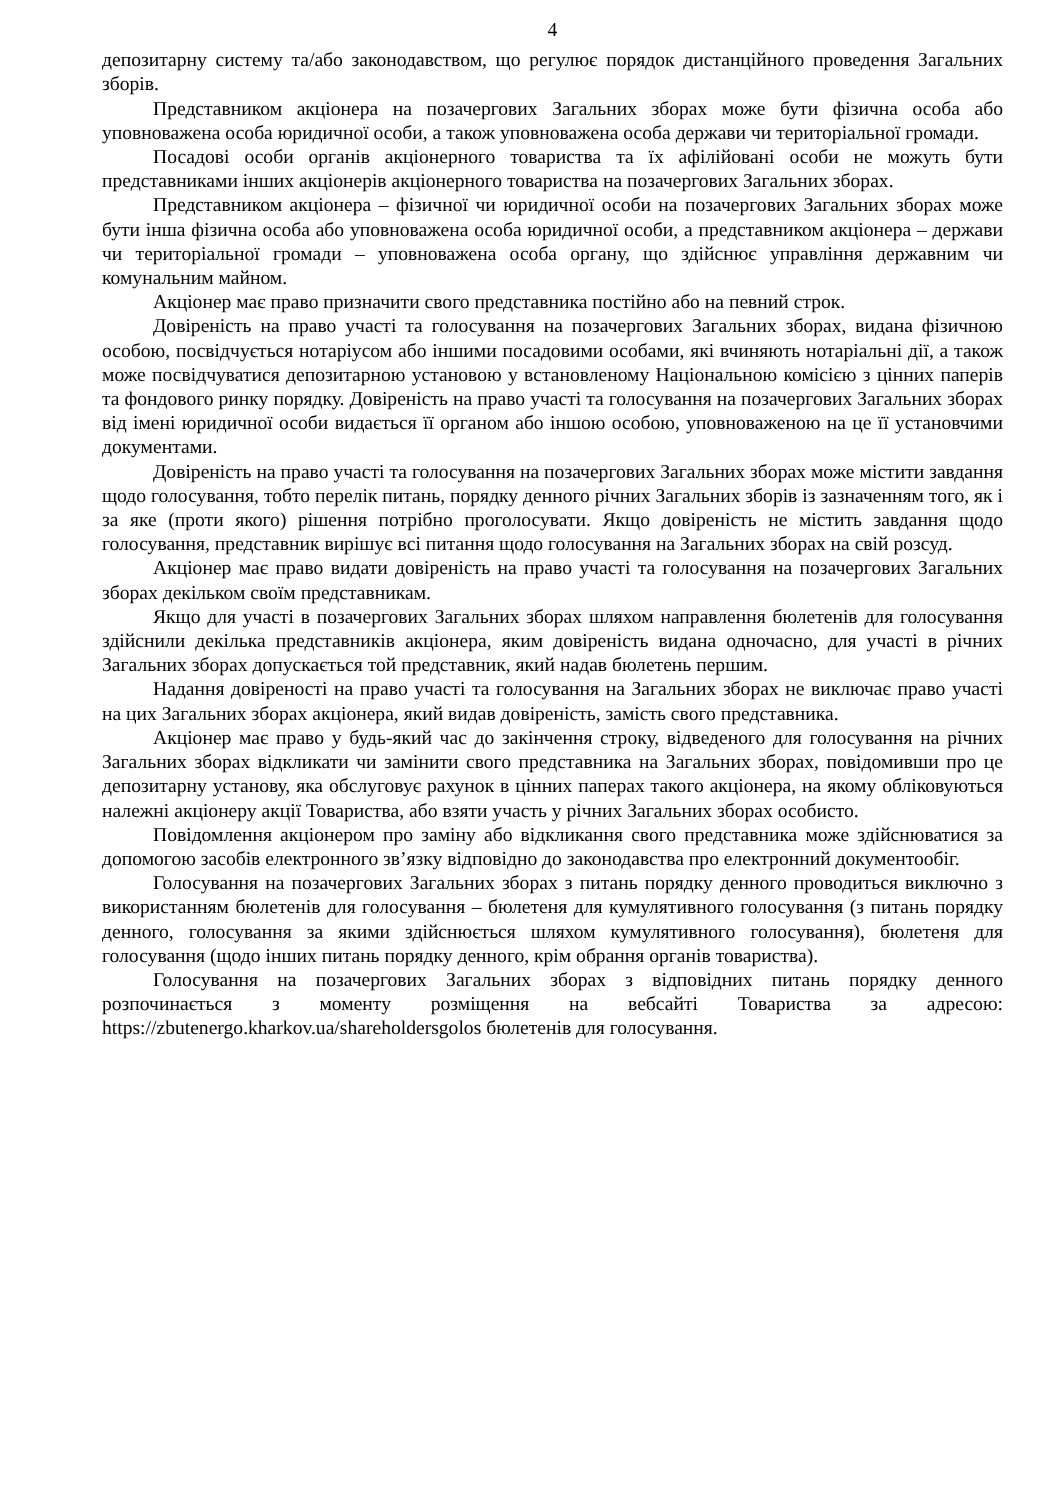4
депозитарну систему та/або законодавством, що регулює порядок дистанційного проведення Загальних зборів.
Представником акціонера на позачергових Загальних зборах може бути фізична особа або уповноважена особа юридичної особи, а також уповноважена особа держави чи територіальної громади.
Посадові особи органів акціонерного товариства та їх афілійовані особи не можуть бути представниками інших акціонерів акціонерного товариства на позачергових Загальних зборах.
Представником акціонера – фізичної чи юридичної особи на позачергових Загальних зборах може бути інша фізична особа або уповноважена особа юридичної особи, а представником акціонера – держави чи територіальної громади – уповноважена особа органу, що здійснює управління державним чи комунальним майном.
Акціонер має право призначити свого представника постійно або на певний строк.
Довіреність на право участі та голосування на позачергових Загальних зборах, видана фізичною особою, посвідчується нотаріусом або іншими посадовими особами, які вчиняють нотаріальні дії, а також може посвідчуватися депозитарною установою у встановленому Національною комісією з цінних паперів та фондового ринку порядку. Довіреність на право участі та голосування на позачергових Загальних зборах від імені юридичної особи видається її органом або іншою особою, уповноваженою на це її установчими документами.
Довіреність на право участі та голосування на позачергових Загальних зборах може містити завдання щодо голосування, тобто перелік питань, порядку денного річних Загальних зборів із зазначенням того, як і за яке (проти якого) рішення потрібно проголосувати. Якщо довіреність не містить завдання щодо голосування, представник вирішує всі питання щодо голосування на Загальних зборах на свій розсуд.
Акціонер має право видати довіреність на право участі та голосування на позачергових Загальних зборах декільком своїм представникам.
Якщо для участі в позачергових Загальних зборах шляхом направлення бюлетенів для голосування здійснили декілька представників акціонера, яким довіреність видана одночасно, для участі в річних Загальних зборах допускається той представник, який надав бюлетень першим.
Надання довіреності на право участі та голосування на Загальних зборах не виключає право участі на цих Загальних зборах акціонера, який видав довіреність, замість свого представника.
Акціонер має право у будь-який час до закінчення строку, відведеного для голосування на річних Загальних зборах відкликати чи замінити свого представника на Загальних зборах, повідомивши про це депозитарну установу, яка обслуговує рахунок в цінних паперах такого акціонера, на якому обліковуються належні акціонеру акції Товариства, або взяти участь у річних Загальних зборах особисто.
Повідомлення акціонером про заміну або відкликання свого представника може здійснюватися за допомогою засобів електронного зв’язку відповідно до законодавства про електронний документообіг.
Голосування на позачергових Загальних зборах з питань порядку денного проводиться виключно з використанням бюлетенів для голосування – бюлетеня для кумулятивного голосування (з питань порядку денного, голосування за якими здійснюється шляхом кумулятивного голосування), бюлетеня для голосування (щодо інших питань порядку денного, крім обрання органів товариства).
Голосування на позачергових Загальних зборах з відповідних питань порядку денного розпочинається з моменту розміщення на вебсайті Товариства за адресою: https://zbutenergo.kharkov.ua/shareholdersgolos бюлетенів для голосування.